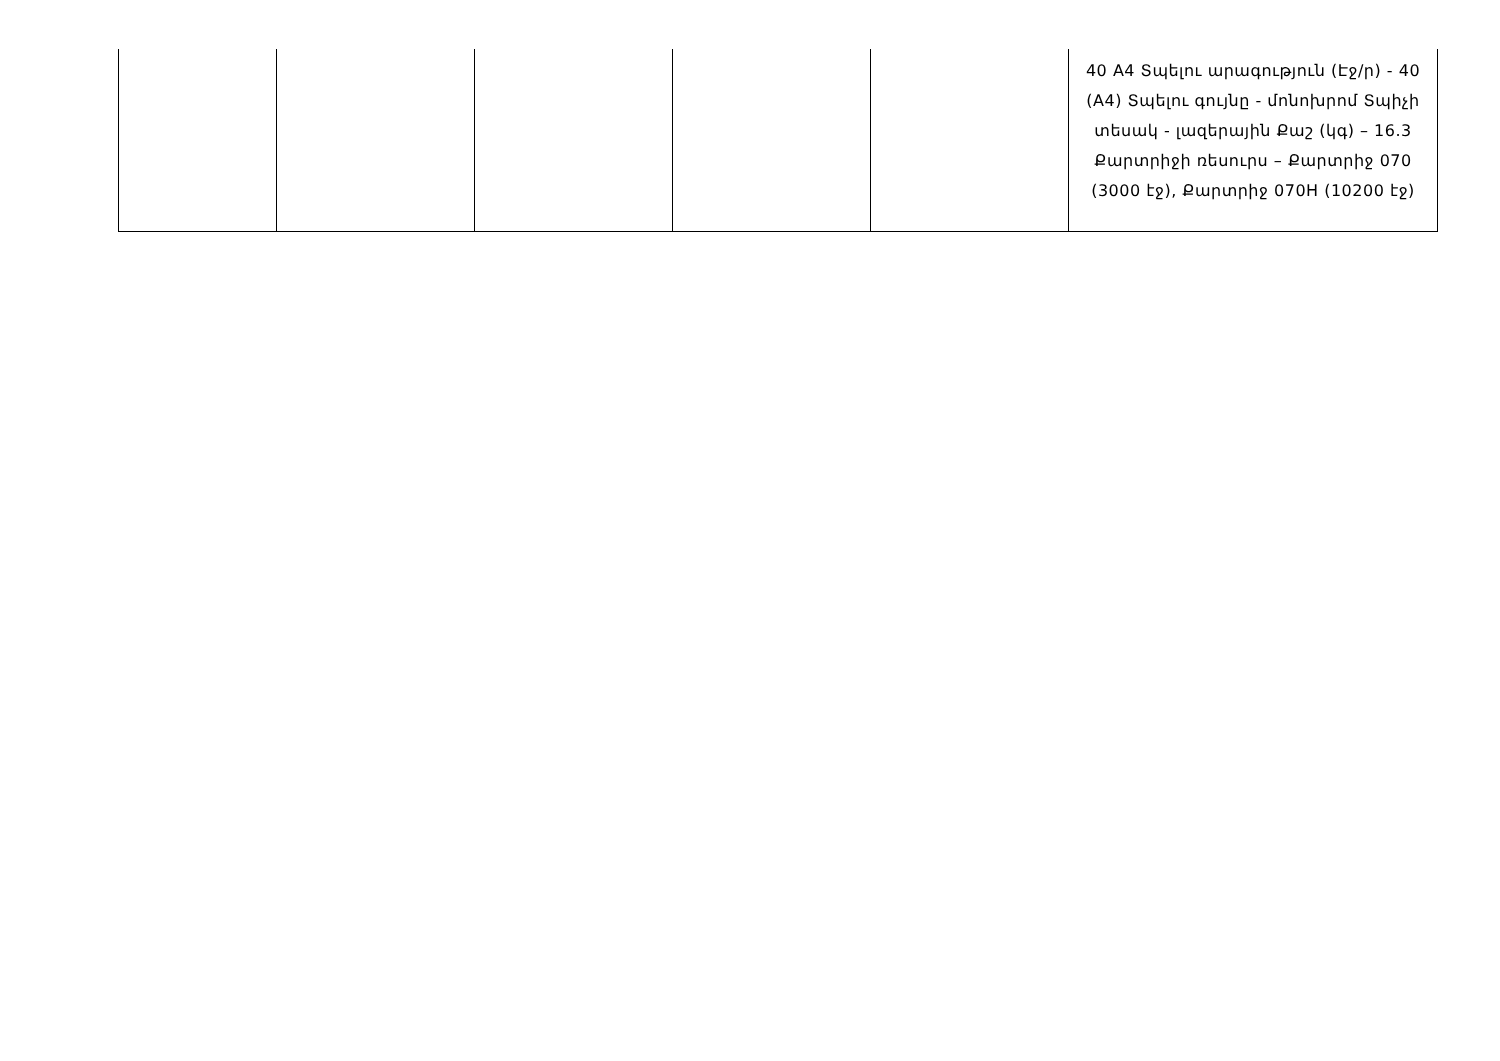| | | | | | 40 A4 Տպելու արագություն (Էջ/ր) - 40 (A4) Տպելու գույնը - մոնոխրոմ Տպիչի տեսակ - լազերային Քաշ (կգ) – 16.3 Քարտրիջի ռեսուրս – Քարտրիջ 070 (3000 էջ), Քարտրիջ 070H (10200 էջ) |